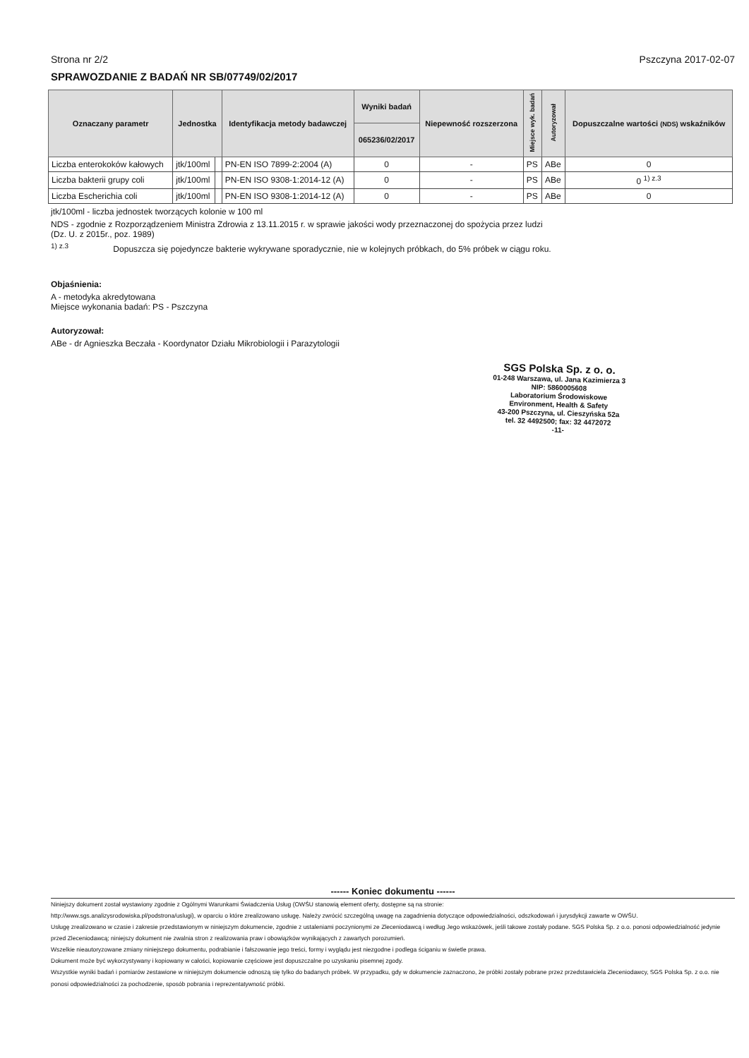Strona nr 2/2 Pszczyna 2017-02-07
SPRAWOZDANIE Z BADAŃ NR SB/07749/02/2017
| Oznaczany parametr | Jednostka | | Identyfikacja metody badawczej | Wyniki badań | Niepewność rozszerzona | Miejsce wyk. badań | Autoryzował | Dopuszczalne wartości (NDS) wskaźników |
| --- | --- | --- | --- | --- | --- | --- | --- | --- |
| | | | | 065236/02/2017 | | | | |
| Liczba enterokoków kałowych | jtk/100ml | | PN-EN ISO 7899-2:2004 (A) | 0 | - | PS | ABe | 0 |
| Liczba bakterii grupy coli | jtk/100ml | | PN-EN ISO 9308-1:2014-12 (A) | 0 | - | PS | ABe | 0 <sup>1) z.3</sup> |
| Liczba Escherichia coli | jtk/100ml | | PN-EN ISO 9308-1:2014-12 (A) | 0 | - | PS | ABe | 0 |
jtk/100ml - liczba jednostek tworzących kolonie w 100 ml
NDS - zgodnie z Rozporządzeniem Ministra Zdrowia z 13.11.2015 r. w sprawie jakości wody przeznaczonej do spożycia przez ludzi
(Dz. U. z 2015r., poz. 1989)
<sup>1) z.3</sup> Dopuszcza się pojedyncze bakterie wykrywane sporadycznie, nie w kolejnych próbkach, do 5% próbek w ciągu roku.
Objaśnienia:
A - metodyka akredytowana
Miejsce wykonania badań: PS - Pszczyna
Autoryzował:
ABe - dr Agnieszka Beczała - Koordynator Działu Mikrobiologii i Parazytologii
SGS Polska Sp. z o. o.
01-248 Warszawa, ul. Jana Kazimierza 3
NIP: 5860005608
Laboratorium Środowiskowe
Environment, Health & Safety
43-200 Pszczyna, ul. Cieszyńska 52a
tel. 32 4492500; fax: 32 4472072
-11-
------ Koniec dokumentu ------
Niniejszy dokument został wystawiony zgodnie z Ogólnymi Warunkami Świadczenia Usług (OWŚU stanowią element oferty, dostępne są na stronie:
http://www.sgs.analizysrodowiska.pl/podstrona/uslugi), w oparciu o które zrealizowano usługę. Należy zwrócić szczególną uwagę na zagadnienia dotyczące odpowiedzialności, odszkodowań i jurysdykcji zawarte w OWŚU.
Usługę zrealizowano w czasie i zakresie przedstawionym w niniejszym dokumencie, zgodnie z ustaleniami poczynionymi ze Zleceniodawcą i według Jego wskazówek, jeśli takowe zostały podane. SGS Polska Sp. z o.o. ponosi odpowiedzialność jedynie przed Zleceniodawcą; niniejszy dokument nie zwalnia stron z realizowania praw i obowiązków wynikających z zawartych porozumień.
Wszelkie nieautoryzowane zmiany niniejszego dokumentu, podrabianie i fałszowanie jego treści, formy i wyglądu jest niezgodne i podlega ściganiu w świetle prawa.
Dokument może być wykorzystywany i kopiowany w całości, kopiowanie częściowe jest dopuszczalne po uzyskaniu pisemnej zgody.
Wszystkie wyniki badań i pomiarów zestawione w niniejszym dokumencie odnoszą się tylko do badanych próbek. W przypadku, gdy w dokumencie zaznaczono, że próbki zostały pobrane przez przedstawiciela Zleceniodawcy, SGS Polska Sp. z o.o. nie ponosi odpowiedzialności za pochodzenie, sposób pobrania i reprezentatywność próbki.